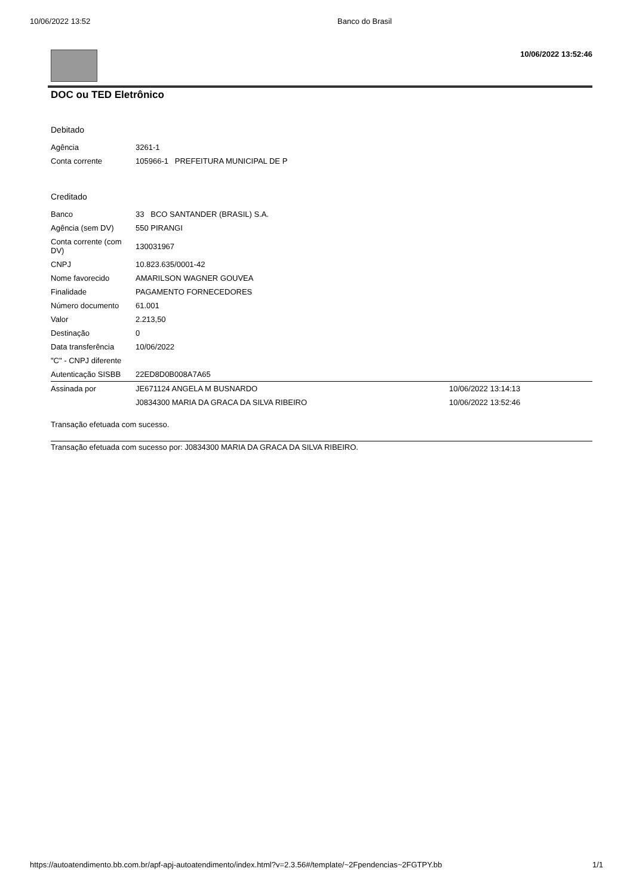10/06/2022 13:52 Banco do Brasil
10/06/2022 13:52:46
DOC ou TED Eletrônico
Debitado
| Agência | 3261-1 |
| Conta corrente | 105966-1 PREFEITURA MUNICIPAL DE P |
Creditado
| Banco | 33 BCO SANTANDER (BRASIL) S.A. | |
| Agência (sem DV) | 550 PIRANGI | |
| Conta corrente (com DV) | 130031967 | |
| CNPJ | 10.823.635/0001-42 | |
| Nome favorecido | AMARILSON WAGNER GOUVEA | |
| Finalidade | PAGAMENTO FORNECEDORES | |
| Número documento | 61.001 | |
| Valor | 2.213,50 | |
| Destinação | 0 | |
| Data transferência | 10/06/2022 | |
| "C" - CNPJ diferente | | |
| Autenticação SISBB | 22ED8D0B008A7A65 | |
| Assinada por | JE671124 ANGELA M BUSNARDO | 10/06/2022 13:14:13 |
| | J0834300 MARIA DA GRACA DA SILVA RIBEIRO | 10/06/2022 13:52:46 |
Transação efetuada com sucesso.
Transação efetuada com sucesso por: J0834300 MARIA DA GRACA DA SILVA RIBEIRO.
https://autoatendimento.bb.com.br/apf-apj-autoatendimento/index.html?v=2.3.56#/template/~2Fpendencias~2FGTPY.bb 1/1